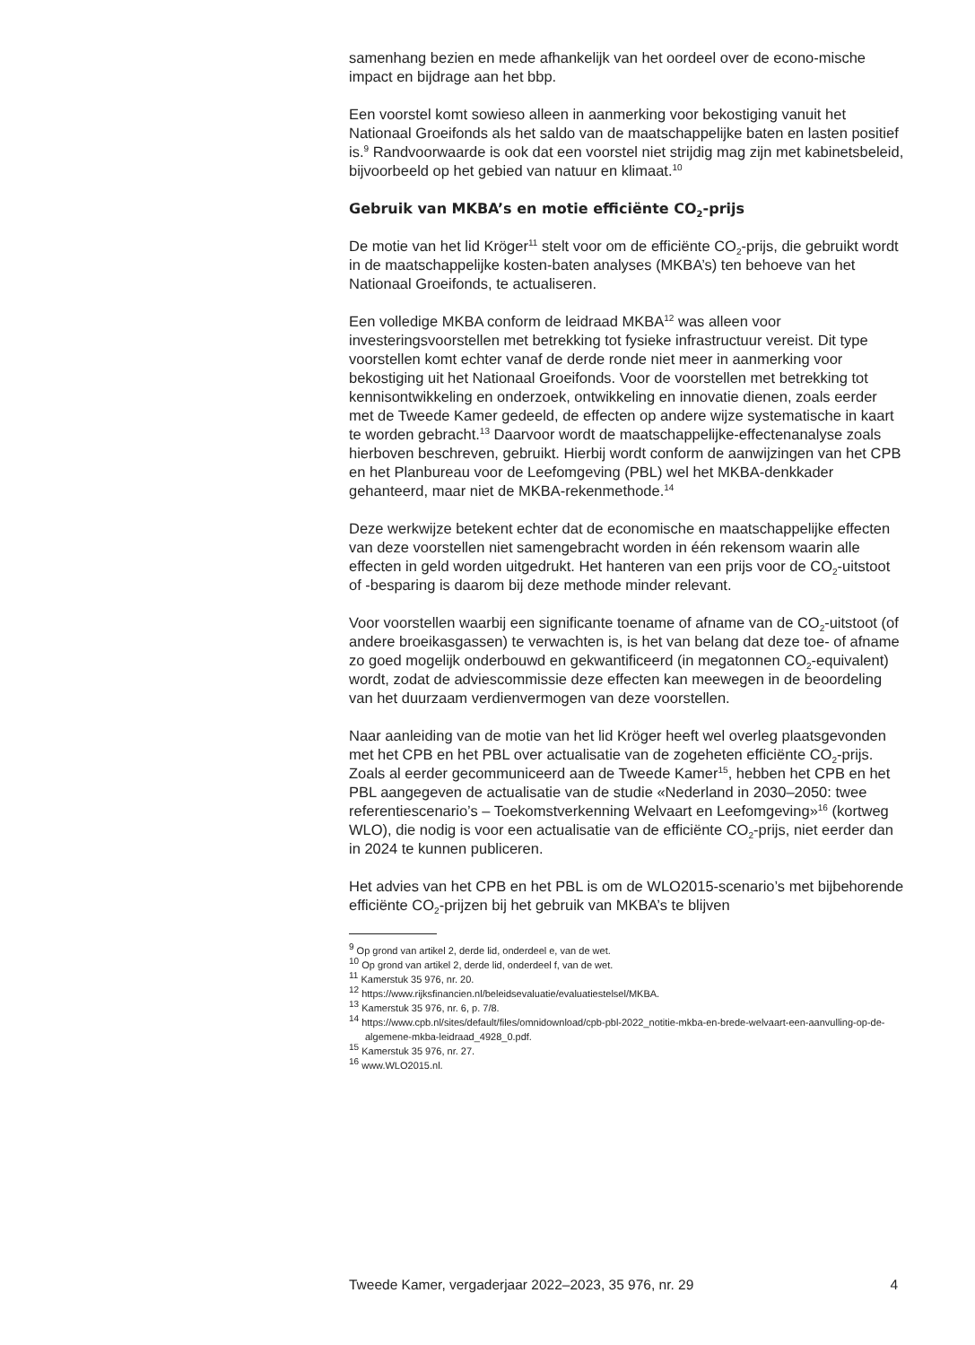samenhang bezien en mede afhankelijk van het oordeel over de econo-mische impact en bijdrage aan het bbp.
Een voorstel komt sowieso alleen in aanmerking voor bekostiging vanuit het Nationaal Groeifonds als het saldo van de maatschappelijke baten en lasten positief is.<sup>9</sup> Randvoorwaarde is ook dat een voorstel niet strijdig mag zijn met kabinetsbeleid, bijvoorbeeld op het gebied van natuur en klimaat.<sup>10</sup>
Gebruik van MKBA’s en motie efficiënte CO<sub>2</sub>-prijs
De motie van het lid Kröger<sup>11</sup> stelt voor om de efficiënte CO<sub>2</sub>-prijs, die gebruikt wordt in de maatschappelijke kosten-baten analyses (MKBA’s) ten behoeve van het Nationaal Groeifonds, te actualiseren.
Een volledige MKBA conform de leidraad MKBA<sup>12</sup> was alleen voor investeringsvoorstellen met betrekking tot fysieke infrastructuur vereist. Dit type voorstellen komt echter vanaf de derde ronde niet meer in aanmerking voor bekostiging uit het Nationaal Groeifonds. Voor de voorstellen met betrekking tot kennisontwikkeling en onderzoek, ontwikkeling en innovatie dienen, zoals eerder met de Tweede Kamer gedeeld, de effecten op andere wijze systematische in kaart te worden gebracht.<sup>13</sup> Daarvoor wordt de maatschappelijke-effectenanalyse zoals hierboven beschreven, gebruikt. Hierbij wordt conform de aanwijzingen van het CPB en het Planbureau voor de Leefomgeving (PBL) wel het MKBA-denkkader gehanteerd, maar niet de MKBA-rekenmethode.<sup>14</sup>
Deze werkwijze betekent echter dat de economische en maatschappelijke effecten van deze voorstellen niet samengebracht worden in één rekensom waarin alle effecten in geld worden uitgedrukt. Het hanteren van een prijs voor de CO<sub>2</sub>-uitstoot of -besparing is daarom bij deze methode minder relevant.
Voor voorstellen waarbij een significante toename of afname van de CO<sub>2</sub>-uitstoot (of andere broeikasgassen) te verwachten is, is het van belang dat deze toe- of afname zo goed mogelijk onderbouwd en gekwantificeerd (in megatonnen CO<sub>2</sub>-equivalent) wordt, zodat de adviescommissie deze effecten kan meewegen in de beoordeling van het duurzaam verdienvermogen van deze voorstellen.
Naar aanleiding van de motie van het lid Kröger heeft wel overleg plaatsgevonden met het CPB en het PBL over actualisatie van de zogeheten efficiënte CO<sub>2</sub>-prijs. Zoals al eerder gecommuniceerd aan de Tweede Kamer<sup>15</sup>, hebben het CPB en het PBL aangegeven de actualisatie van de studie «Nederland in 2030–2050: twee referentiescenario’s – Toekomstverkenning Welvaart en Leefomgeving»<sup>16</sup> (kortweg WLO), die nodig is voor een actualisatie van de efficiënte CO<sub>2</sub>-prijs, niet eerder dan in 2024 te kunnen publiceren.
Het advies van het CPB en het PBL is om de WLO2015-scenario’s met bijbehorende efficiënte CO<sub>2</sub>-prijzen bij het gebruik van MKBA’s te blijven
<sup>9</sup> Op grond van artikel 2, derde lid, onderdeel e, van de wet.
<sup>10</sup> Op grond van artikel 2, derde lid, onderdeel f, van de wet.
<sup>11</sup> Kamerstuk 35 976, nr. 20.
<sup>12</sup> https://www.rijksfinancien.nl/beleidsevaluatie/evaluatiestelsel/MKBA.
<sup>13</sup> Kamerstuk 35 976, nr. 6, p. 7/8.
<sup>14</sup> https://www.cpb.nl/sites/default/files/omnidownload/cpb-pbl-2022_notitie-mkba-en-brede-welvaart-een-aanvulling-op-de-algemene-mkba-leidraad_4928_0.pdf.
<sup>15</sup> Kamerstuk 35 976, nr. 27.
<sup>16</sup> www.WLO2015.nl.
Tweede Kamer, vergaderjaar 2022–2023, 35 976, nr. 29 4